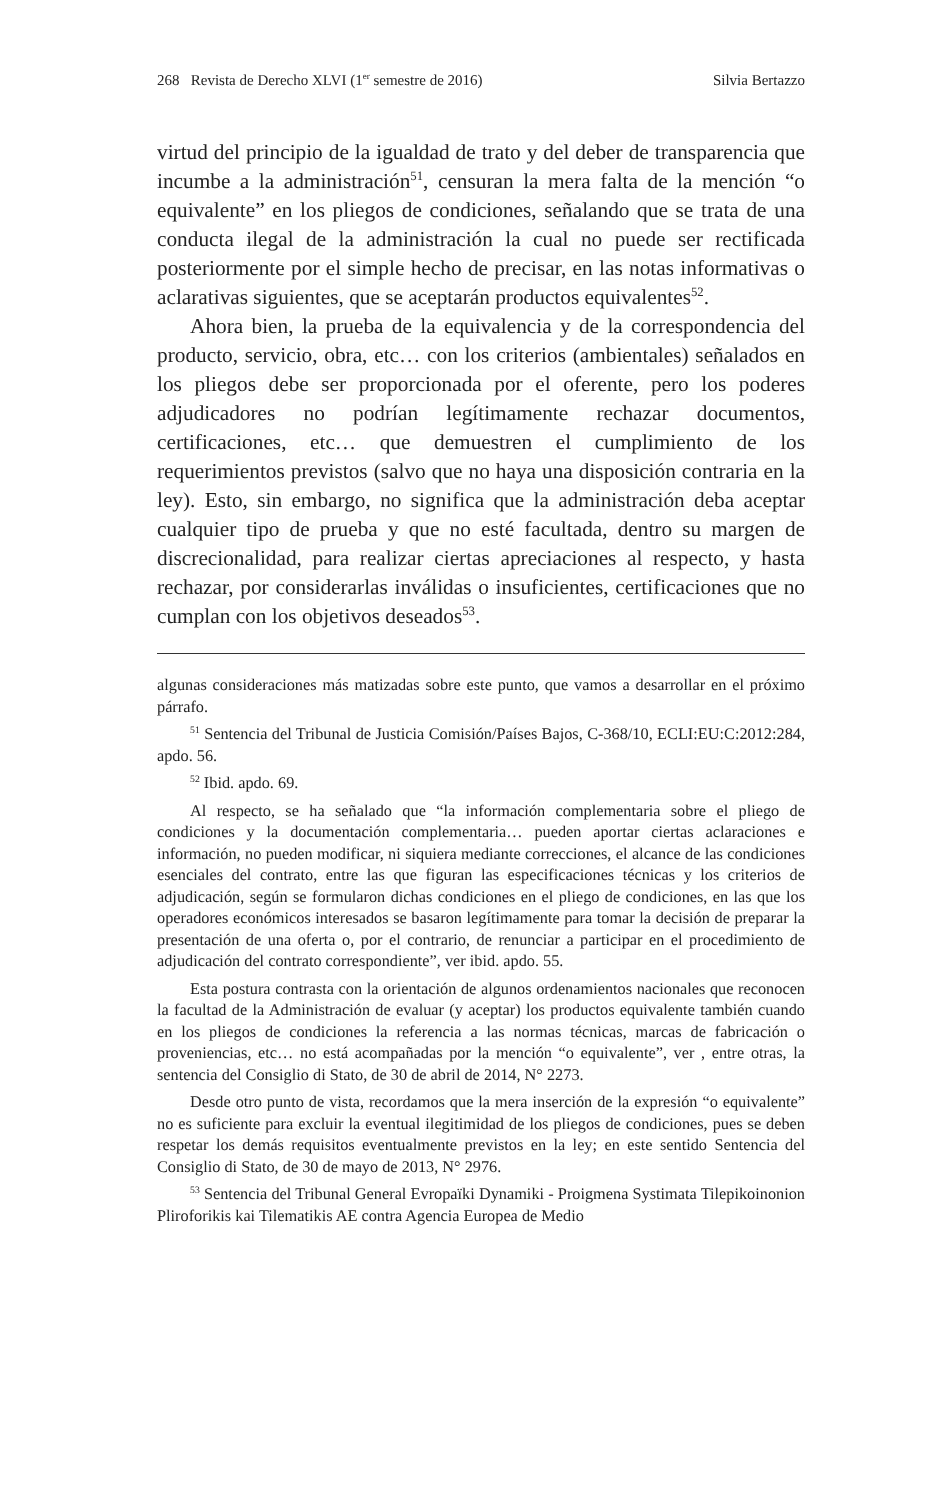268 Revista de Derecho XLVI (1<sup>er</sup> semestre de 2016) Silvia Bertazzo
virtud del principio de la igualdad de trato y del deber de transparencia que incumbe a la administración<sup>51</sup>, censuran la mera falta de la mención “o equivalente” en los pliegos de condiciones, señalando que se trata de una conducta ilegal de la administración la cual no puede ser rectificada posteriormente por el simple hecho de precisar, en las notas informativas o aclarativas siguientes, que se aceptarán productos equivalentes<sup>52</sup>.
Ahora bien, la prueba de la equivalencia y de la correspondencia del producto, servicio, obra, etc… con los criterios (ambientales) señalados en los pliegos debe ser proporcionada por el oferente, pero los poderes adjudicadores no podrían legítimamente rechazar documentos, certificaciones, etc… que demuestren el cumplimiento de los requerimientos previstos (salvo que no haya una disposición contraria en la ley). Esto, sin embargo, no significa que la administración deba aceptar cualquier tipo de prueba y que no esté facultada, dentro su margen de discrecionalidad, para realizar ciertas apreciaciones al respecto, y hasta rechazar, por considerarlas inválidas o insuficientes, certificaciones que no cumplan con los objetivos deseados<sup>53</sup>.
algunas consideraciones más matizadas sobre este punto, que vamos a desarrollar en el próximo párrafo.
<sup>51</sup> Sentencia del Tribunal de Justicia Comisión/Países Bajos, C-368/10, ECLI:EU:C:2012:284, apdo. 56.
<sup>52</sup> Ibid. apdo. 69.
Al respecto, se ha señalado que “la información complementaria sobre el pliego de condiciones y la documentación complementaria… pueden aportar ciertas aclaraciones e información, no pueden modificar, ni siquiera mediante correcciones, el alcance de las condiciones esenciales del contrato, entre las que figuran las especificaciones técnicas y los criterios de adjudicación, según se formularon dichas condiciones en el pliego de condiciones, en las que los operadores económicos interesados se basaron legítimamente para tomar la decisión de preparar la presentación de una oferta o, por el contrario, de renunciar a participar en el procedimiento de adjudicación del contrato correspondiente”, ver ibid. apdo. 55.
Esta postura contrasta con la orientación de algunos ordenamientos nacionales que reconocen la facultad de la Administración de evaluar (y aceptar) los productos equivalente también cuando en los pliegos de condiciones la referencia a las normas técnicas, marcas de fabricación o proveniencias, etc… no está acompañadas por la mención “o equivalente”, ver , entre otras, la sentencia del Consiglio di Stato, de 30 de abril de 2014, N° 2273.
Desde otro punto de vista, recordamos que la mera inserción de la expresión “o equivalente” no es suficiente para excluir la eventual ilegitimidad de los pliegos de condiciones, pues se deben respetar los demás requisitos eventualmente previstos en la ley; en este sentido Sentencia del Consiglio di Stato, de 30 de mayo de 2013, N° 2976.
<sup>53</sup> Sentencia del Tribunal General Evropaïki Dynamiki - Proigmena Systimata Tilepikoinonion Pliroforikis kai Tilematikis AE contra Agencia Europea de Medio